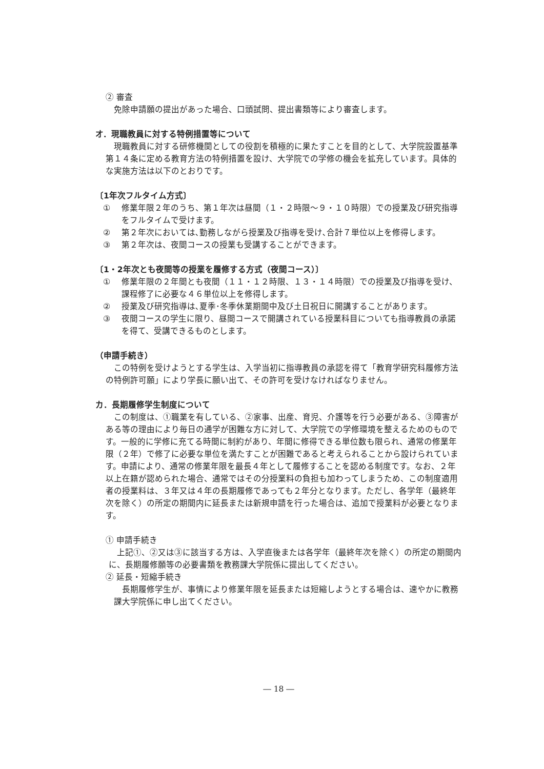② 審査
免除申請願の提出があった場合、口頭試問、提出書類等により審査します。
オ．現職教員に対する特例措置等について
現職教員に対する研修機関としての役割を積極的に果たすことを目的として、大学院設置基準第１４条に定める教育方法の特例措置を設け、大学院での学修の機会を拡充しています。具体的な実施方法は以下のとおりです。
〔1年次フルタイム方式〕
① 修業年限２年のうち、第１年次は昼間（１・２時限～９・１０時限）での授業及び研究指導をフルタイムで受けます。
② 第２年次においては､勤務しながら授業及び指導を受け､合計７単位以上を修得します。
③ 第２年次は、夜間コースの授業も受講することができます。
〔1・2年次とも夜間等の授業を履修する方式（夜間コース）〕
① 修業年限の２年間とも夜間（１１・１２時限、１３・１４時限）での授業及び指導を受け、課程修了に必要な４６単位以上を修得します。
② 授業及び研究指導は､夏季･冬季休業期間中及び土日祝日に開講することがあります。
③ 夜間コースの学生に限り、昼間コースで開講されている授業科目についても指導教員の承諾を得て、受講できるものとします。
（申請手続き）
この特例を受けようとする学生は、入学当初に指導教員の承認を得て「教育学研究科履修方法の特例許可願」により学長に願い出て、その許可を受けなければなりません。
カ．長期履修学生制度について
この制度は、①職業を有している、②家事、出産、育児、介護等を行う必要がある、③障害がある等の理由により毎日の通学が困難な方に対して、大学院での学修環境を整えるためのものです。一般的に学修に充てる時間に制約があり、年間に修得できる単位数も限られ、通常の修業年限（２年）で修了に必要な単位を満たすことが困難であると考えられることから設けられています。申請により、通常の修業年限を最長４年として履修することを認める制度です。なお、２年以上在籍が認められた場合、通常ではその分授業料の負担も加わってしまうため、この制度適用者の授業料は、３年又は４年の長期履修であっても２年分となります。ただし、各学年（最終年次を除く）の所定の期間内に延長または新規申請を行った場合は、追加で授業料が必要となります。
① 申請手続き
上記①、②又は③に該当する方は、入学直後または各学年（最終年次を除く）の所定の期間内に、長期履修願等の必要書類を教務課大学院係に提出してください。
② 延長・短縮手続き
長期履修学生が、事情により修業年限を延長または短縮しようとする場合は、速やかに教務課大学院係に申し出てください。
― 18 ―